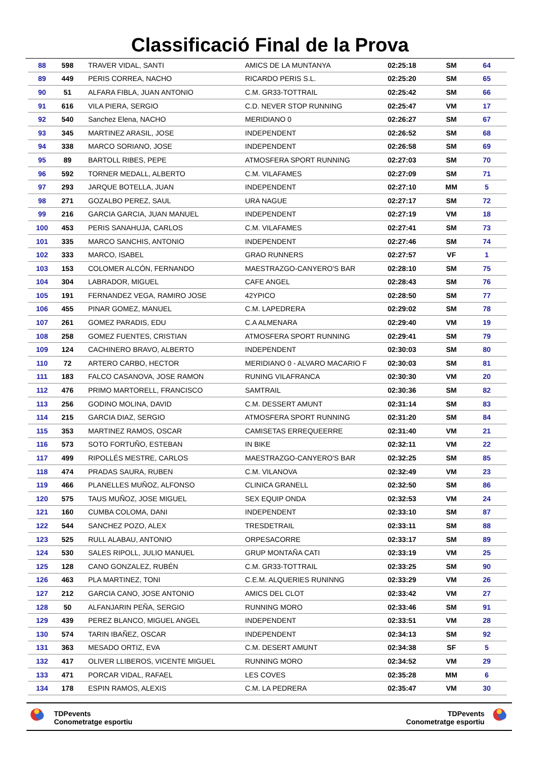Classificació Final de la Prova
| 88 | 598 | TRAVER VIDAL, SANTI | AMICS DE LA MUNTANYA | 02:25:18 | SM | 64 |
| 89 | 449 | PERIS CORREA, NACHO | RICARDO PERIS S.L. | 02:25:20 | SM | 65 |
| 90 | 51 | ALFARA FIBLA, JUAN ANTONIO | C.M. GR33-TOTTRAIL | 02:25:42 | SM | 66 |
| 91 | 616 | VILA PIERA, SERGIO | C.D. NEVER STOP RUNNING | 02:25:47 | VM | 17 |
| 92 | 540 | Sanchez Elena, NACHO | MERIDIANO 0 | 02:26:27 | SM | 67 |
| 93 | 345 | MARTINEZ ARASIL, JOSE | INDEPENDENT | 02:26:52 | SM | 68 |
| 94 | 338 | MARCO SORIANO, JOSE | INDEPENDENT | 02:26:58 | SM | 69 |
| 95 | 89 | BARTOLL RIBES, PEPE | ATMOSFERA SPORT RUNNING | 02:27:03 | SM | 70 |
| 96 | 592 | TORNER MEDALL, ALBERTO | C.M. VILAFAMES | 02:27:09 | SM | 71 |
| 97 | 293 | JARQUE BOTELLA, JUAN | INDEPENDENT | 02:27:10 | MM | 5 |
| 98 | 271 | GOZALBO PEREZ, SAUL | URA NAGUE | 02:27:17 | SM | 72 |
| 99 | 216 | GARCIA GARCIA, JUAN MANUEL | INDEPENDENT | 02:27:19 | VM | 18 |
| 100 | 453 | PERIS SANAHUJA, CARLOS | C.M. VILAFAMES | 02:27:41 | SM | 73 |
| 101 | 335 | MARCO SANCHIS, ANTONIO | INDEPENDENT | 02:27:46 | SM | 74 |
| 102 | 333 | MARCO, ISABEL | GRAO RUNNERS | 02:27:57 | VF | 1 |
| 103 | 153 | COLOMER ALCÓN, FERNANDO | MAESTRAZGO-CANYERO'S BAR | 02:28:10 | SM | 75 |
| 104 | 304 | LABRADOR, MIGUEL | CAFE ANGEL | 02:28:43 | SM | 76 |
| 105 | 191 | FERNANDEZ VEGA, RAMIRO JOSE | 42YPICO | 02:28:50 | SM | 77 |
| 106 | 455 | PINAR GOMEZ, MANUEL | C.M. LAPEDRERA | 02:29:02 | SM | 78 |
| 107 | 261 | GOMEZ PARADIS, EDU | C.A ALMENARA | 02:29:40 | VM | 19 |
| 108 | 258 | GOMEZ FUENTES, CRISTIAN | ATMOSFERA SPORT RUNNING | 02:29:41 | SM | 79 |
| 109 | 124 | CACHINERO BRAVO, ALBERTO | INDEPENDENT | 02:30:03 | SM | 80 |
| 110 | 72 | ARTERO CARBO, HECTOR | MERIDIANO 0 - ALVARO MACARIO F | 02:30:03 | SM | 81 |
| 111 | 183 | FALCO CASANOVA, JOSE RAMON | RUNING VILAFRANCA | 02:30:30 | VM | 20 |
| 112 | 476 | PRIMO MARTORELL, FRANCISCO | SAMTRAIL | 02:30:36 | SM | 82 |
| 113 | 256 | GODINO MOLINA, DAVID | C.M. DESSERT AMUNT | 02:31:14 | SM | 83 |
| 114 | 215 | GARCIA DIAZ, SERGIO | ATMOSFERA SPORT RUNNING | 02:31:20 | SM | 84 |
| 115 | 353 | MARTINEZ RAMOS, OSCAR | CAMISETAS ERREQUEERRE | 02:31:40 | VM | 21 |
| 116 | 573 | SOTO FORTUÑO, ESTEBAN | IN BIKE | 02:32:11 | VM | 22 |
| 117 | 499 | RIPOLLÉS MESTRE, CARLOS | MAESTRAZGO-CANYERO'S BAR | 02:32:25 | SM | 85 |
| 118 | 474 | PRADAS SAURA, RUBEN | C.M. VILANOVA | 02:32:49 | VM | 23 |
| 119 | 466 | PLANELLES MUÑOZ, ALFONSO | CLINICA GRANELL | 02:32:50 | SM | 86 |
| 120 | 575 | TAUS MUÑOZ, JOSE MIGUEL | SEX EQUIP ONDA | 02:32:53 | VM | 24 |
| 121 | 160 | CUMBA COLOMA, DANI | INDEPENDENT | 02:33:10 | SM | 87 |
| 122 | 544 | SANCHEZ POZO, ALEX | TRESDETRAIL | 02:33:11 | SM | 88 |
| 123 | 525 | RULL ALABAU, ANTONIO | ORPESACORRE | 02:33:17 | SM | 89 |
| 124 | 530 | SALES RIPOLL, JULIO MANUEL | GRUP MONTAÑA CATI | 02:33:19 | VM | 25 |
| 125 | 128 | CANO GONZALEZ, RUBÉN | C.M. GR33-TOTTRAIL | 02:33:25 | SM | 90 |
| 126 | 463 | PLA MARTINEZ, TONI | C.E.M. ALQUERIES RUNINNG | 02:33:29 | VM | 26 |
| 127 | 212 | GARCIA CANO, JOSE ANTONIO | AMICS DEL CLOT | 02:33:42 | VM | 27 |
| 128 | 50 | ALFANJARIN PEÑA, SERGIO | RUNNING MORO | 02:33:46 | SM | 91 |
| 129 | 439 | PEREZ BLANCO, MIGUEL ANGEL | INDEPENDENT | 02:33:51 | VM | 28 |
| 130 | 574 | TARIN IBAÑEZ, OSCAR | INDEPENDENT | 02:34:13 | SM | 92 |
| 131 | 363 | MESADO ORTIZ, EVA | C.M. DESERT AMUNT | 02:34:38 | SF | 5 |
| 132 | 417 | OLIVER LLIBEROS, VICENTE MIGUEL | RUNNING MORO | 02:34:52 | VM | 29 |
| 133 | 471 | PORCAR VIDAL, RAFAEL | LES COVES | 02:35:28 | MM | 6 |
| 134 | 178 | ESPIN RAMOS, ALEXIS | C.M. LA PEDRERA | 02:35:47 | VM | 30 |
TDPevents
Conometratge esportiu
TDPevents
Conometratge esportiu